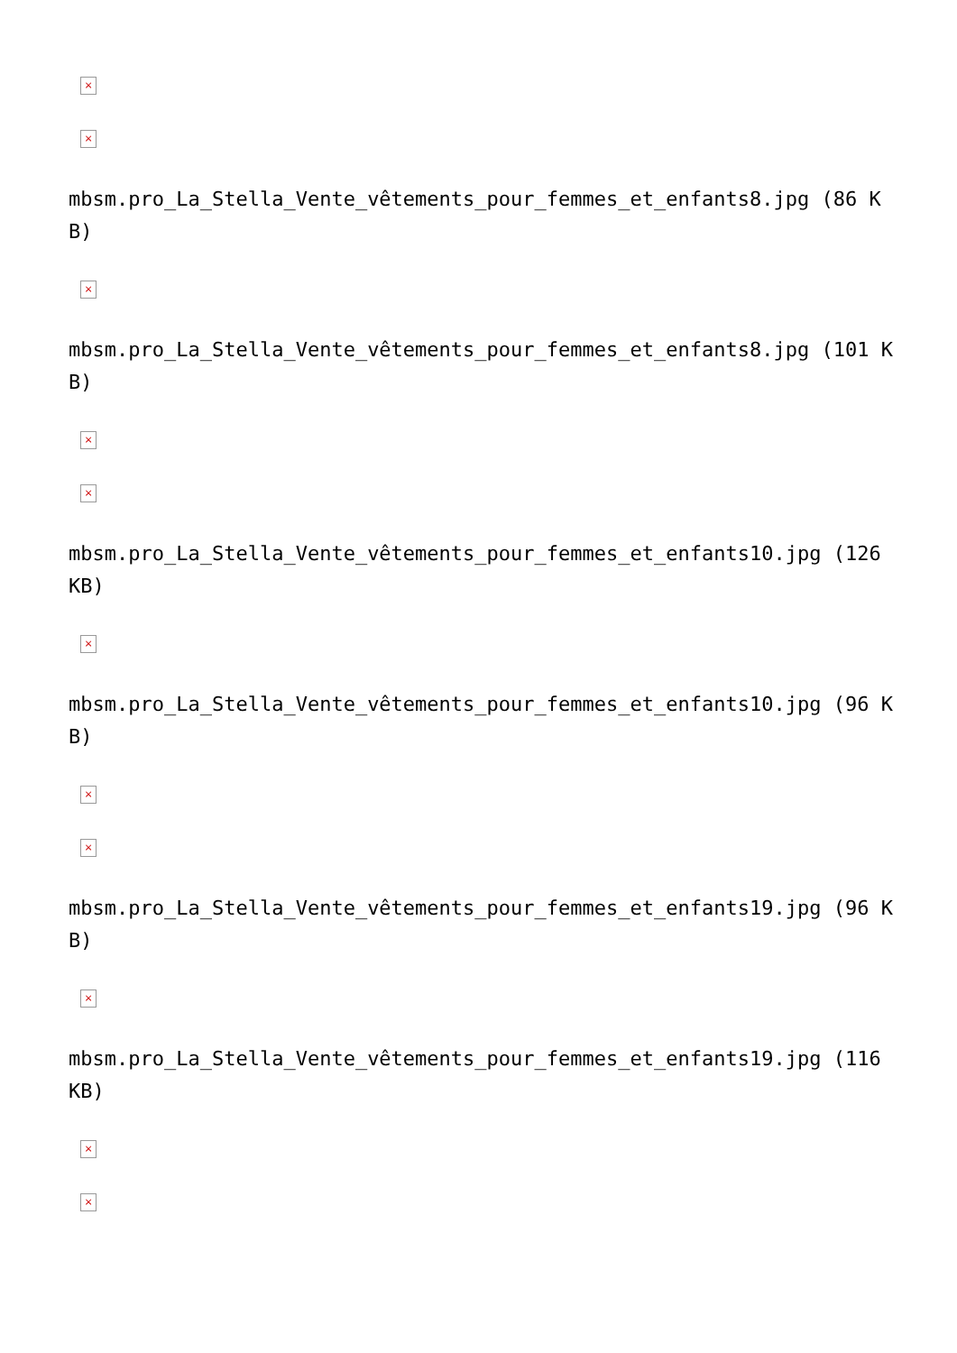×
×
mbsm.pro_La_Stella_Vente_vêtements_pour_femmes_et_enfants8.jpg (86 KB)
×
mbsm.pro_La_Stella_Vente_vêtements_pour_femmes_et_enfants8.jpg (101 KB)
×
×
mbsm.pro_La_Stella_Vente_vêtements_pour_femmes_et_enfants10.jpg (126 KB)
×
mbsm.pro_La_Stella_Vente_vêtements_pour_femmes_et_enfants10.jpg (96 KB)
×
×
mbsm.pro_La_Stella_Vente_vêtements_pour_femmes_et_enfants19.jpg (96 KB)
×
mbsm.pro_La_Stella_Vente_vêtements_pour_femmes_et_enfants19.jpg (116 KB)
×
×